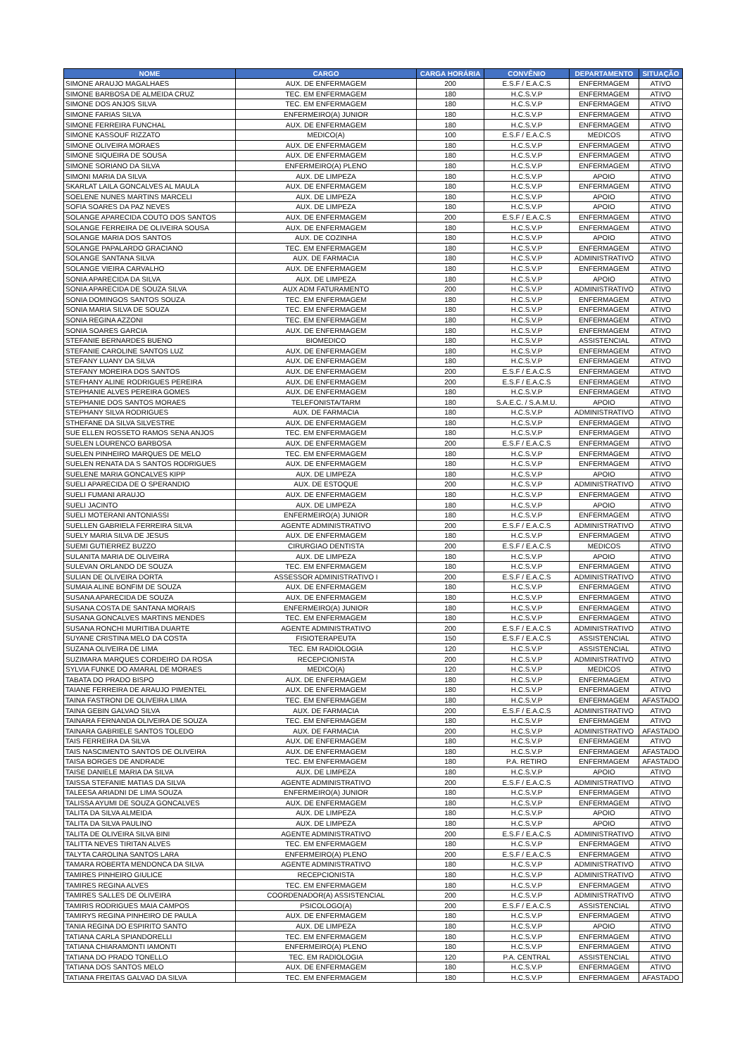| NOME | CARGO | CARGA HORÁRIA | CONVÊNIO | DEPARTAMENTO | SITUAÇÃO |
| --- | --- | --- | --- | --- | --- |
| SIMONE ARAUJO MAGALHAES | AUX. DE ENFERMAGEM | 200 | E.S.F / E.A.C.S | ENFERMAGEM | ATIVO |
| SIMONE BARBOSA DE ALMEIDA CRUZ | TEC. EM ENFERMAGEM | 180 | H.C.S.V.P | ENFERMAGEM | ATIVO |
| SIMONE DOS ANJOS SILVA | TEC. EM ENFERMAGEM | 180 | H.C.S.V.P | ENFERMAGEM | ATIVO |
| SIMONE FARIAS SILVA | ENFERMEIRO(A) JUNIOR | 180 | H.C.S.V.P | ENFERMAGEM | ATIVO |
| SIMONE FERREIRA FUNCHAL | AUX. DE ENFERMAGEM | 180 | H.C.S.V.P | ENFERMAGEM | ATIVO |
| SIMONE KASSOUF RIZZATO | MEDICO(A) | 100 | E.S.F / E.A.C.S | MEDICOS | ATIVO |
| SIMONE OLIVEIRA MORAES | AUX. DE ENFERMAGEM | 180 | H.C.S.V.P | ENFERMAGEM | ATIVO |
| SIMONE SIQUEIRA DE SOUSA | AUX. DE ENFERMAGEM | 180 | H.C.S.V.P | ENFERMAGEM | ATIVO |
| SIMONE SORIANO DA SILVA | ENFERMEIRO(A) PLENO | 180 | H.C.S.V.P | ENFERMAGEM | ATIVO |
| SIMONI MARIA DA SILVA | AUX. DE LIMPEZA | 180 | H.C.S.V.P | APOIO | ATIVO |
| SKARLAT LAILA GONCALVES AL MAULA | AUX. DE ENFERMAGEM | 180 | H.C.S.V.P | ENFERMAGEM | ATIVO |
| SOELENE NUNES MARTINS MARCELI | AUX. DE LIMPEZA | 180 | H.C.S.V.P | APOIO | ATIVO |
| SOFIA SOARES DA PAZ NEVES | AUX. DE LIMPEZA | 180 | H.C.S.V.P | APOIO | ATIVO |
| SOLANGE APARECIDA COUTO DOS SANTOS | AUX. DE ENFERMAGEM | 200 | E.S.F / E.A.C.S | ENFERMAGEM | ATIVO |
| SOLANGE FERREIRA DE OLIVEIRA SOUSA | AUX. DE ENFERMAGEM | 180 | H.C.S.V.P | ENFERMAGEM | ATIVO |
| SOLANGE MARIA DOS SANTOS | AUX. DE COZINHA | 180 | H.C.S.V.P | APOIO | ATIVO |
| SOLANGE PAPALARDO GRACIANO | TEC. EM ENFERMAGEM | 180 | H.C.S.V.P | ENFERMAGEM | ATIVO |
| SOLANGE SANTANA SILVA | AUX. DE FARMACIA | 180 | H.C.S.V.P | ADMINISTRATIVO | ATIVO |
| SOLANGE VIEIRA CARVALHO | AUX. DE ENFERMAGEM | 180 | H.C.S.V.P | ENFERMAGEM | ATIVO |
| SONIA APARECIDA DA SILVA | AUX. DE LIMPEZA | 180 | H.C.S.V.P | APOIO | ATIVO |
| SONIA APARECIDA DE SOUZA SILVA | AUX ADM FATURAMENTO | 200 | H.C.S.V.P | ADMINISTRATIVO | ATIVO |
| SONIA DOMINGOS SANTOS SOUZA | TEC. EM ENFERMAGEM | 180 | H.C.S.V.P | ENFERMAGEM | ATIVO |
| SONIA MARIA SILVA DE SOUZA | TEC. EM ENFERMAGEM | 180 | H.C.S.V.P | ENFERMAGEM | ATIVO |
| SONIA REGINA AZZONI | TEC. EM ENFERMAGEM | 180 | H.C.S.V.P | ENFERMAGEM | ATIVO |
| SONIA SOARES GARCIA | AUX. DE ENFERMAGEM | 180 | H.C.S.V.P | ENFERMAGEM | ATIVO |
| STEFANIE BERNARDES BUENO | BIOMEDICO | 180 | H.C.S.V.P | ASSISTENCIAL | ATIVO |
| STEFANIE CAROLINE SANTOS LUZ | AUX. DE ENFERMAGEM | 180 | H.C.S.V.P | ENFERMAGEM | ATIVO |
| STEFANY LUANY DA SILVA | AUX. DE ENFERMAGEM | 180 | H.C.S.V.P | ENFERMAGEM | ATIVO |
| STEFANY MOREIRA DOS SANTOS | AUX. DE ENFERMAGEM | 200 | E.S.F / E.A.C.S | ENFERMAGEM | ATIVO |
| STEFHANY ALINE RODRIGUES PEREIRA | AUX. DE ENFERMAGEM | 200 | E.S.F / E.A.C.S | ENFERMAGEM | ATIVO |
| STEPHANIE ALVES PEREIRA GOMES | AUX. DE ENFERMAGEM | 180 | H.C.S.V.P | ENFERMAGEM | ATIVO |
| STEPHANIE DOS SANTOS MORAES | TELEFONISTA/TARM | 180 | S.A.E.C. / S.A.M.U. | APOIO | ATIVO |
| STEPHANY SILVA RODRIGUES | AUX. DE FARMACIA | 180 | H.C.S.V.P | ADMINISTRATIVO | ATIVO |
| STHEFANE DA SILVA SILVESTRE | AUX. DE ENFERMAGEM | 180 | H.C.S.V.P | ENFERMAGEM | ATIVO |
| SUE ELLEN ROSSETO RAMOS SENA ANJOS | TEC. EM ENFERMAGEM | 180 | H.C.S.V.P | ENFERMAGEM | ATIVO |
| SUELEN LOURENCO BARBOSA | AUX. DE ENFERMAGEM | 200 | E.S.F / E.A.C.S | ENFERMAGEM | ATIVO |
| SUELEN PINHEIRO MARQUES DE MELO | TEC. EM ENFERMAGEM | 180 | H.C.S.V.P | ENFERMAGEM | ATIVO |
| SUELEN RENATA DA S SANTOS RODRIGUES | AUX. DE ENFERMAGEM | 180 | H.C.S.V.P | ENFERMAGEM | ATIVO |
| SUELENE MARIA GONCALVES KIPP | AUX. DE LIMPEZA | 180 | H.C.S.V.P | APOIO | ATIVO |
| SUELI APARECIDA DE O SPERANDIO | AUX. DE ESTOQUE | 200 | H.C.S.V.P | ADMINISTRATIVO | ATIVO |
| SUELI FUMANI ARAUJO | AUX. DE ENFERMAGEM | 180 | H.C.S.V.P | ENFERMAGEM | ATIVO |
| SUELI JACINTO | AUX. DE LIMPEZA | 180 | H.C.S.V.P | APOIO | ATIVO |
| SUELI MOTERANI ANTONIASSI | ENFERMEIRO(A) JUNIOR | 180 | H.C.S.V.P | ENFERMAGEM | ATIVO |
| SUELLEN GABRIELA FERREIRA SILVA | AGENTE ADMINISTRATIVO | 200 | E.S.F / E.A.C.S | ADMINISTRATIVO | ATIVO |
| SUELY MARIA SILVA DE JESUS | AUX. DE ENFERMAGEM | 180 | H.C.S.V.P | ENFERMAGEM | ATIVO |
| SUEMI GUTIERREZ BUZZO | CIRURGIAO DENTISTA | 200 | E.S.F / E.A.C.S | MEDICOS | ATIVO |
| SULANITA MARIA DE OLIVEIRA | AUX. DE LIMPEZA | 180 | H.C.S.V.P | APOIO | ATIVO |
| SULEVAN ORLANDO DE SOUZA | TEC. EM ENFERMAGEM | 180 | H.C.S.V.P | ENFERMAGEM | ATIVO |
| SULIAN DE OLIVEIRA DORTA | ASSESSOR ADMINISTRATIVO I | 200 | E.S.F / E.A.C.S | ADMINISTRATIVO | ATIVO |
| SUMAIA ALINE BONFIM DE SOUZA | AUX. DE ENFERMAGEM | 180 | H.C.S.V.P | ENFERMAGEM | ATIVO |
| SUSANA APARECIDA DE SOUZA | AUX. DE ENFERMAGEM | 180 | H.C.S.V.P | ENFERMAGEM | ATIVO |
| SUSANA COSTA DE SANTANA MORAIS | ENFERMEIRO(A) JUNIOR | 180 | H.C.S.V.P | ENFERMAGEM | ATIVO |
| SUSANA GONCALVES MARTINS MENDES | TEC. EM ENFERMAGEM | 180 | H.C.S.V.P | ENFERMAGEM | ATIVO |
| SUSANA RONCHI MURITIBA DUARTE | AGENTE ADMINISTRATIVO | 200 | E.S.F / E.A.C.S | ADMINISTRATIVO | ATIVO |
| SUYANE CRISTINA MELO DA COSTA | FISIOTERAPEUTA | 150 | E.S.F / E.A.C.S | ASSISTENCIAL | ATIVO |
| SUZANA OLIVEIRA DE LIMA | TEC. EM RADIOLOGIA | 120 | H.C.S.V.P | ASSISTENCIAL | ATIVO |
| SUZIMARA MARQUES CORDEIRO DA ROSA | RECEPCIONISTA | 200 | H.C.S.V.P | ADMINISTRATIVO | ATIVO |
| SYLVIA FUNKE DO AMARAL DE MORAES | MEDICO(A) | 120 | H.C.S.V.P | MEDICOS | ATIVO |
| TABATA DO PRADO BISPO | AUX. DE ENFERMAGEM | 180 | H.C.S.V.P | ENFERMAGEM | ATIVO |
| TAIANE FERREIRA DE ARAUJO PIMENTEL | AUX. DE ENFERMAGEM | 180 | H.C.S.V.P | ENFERMAGEM | ATIVO |
| TAINA FASTRONI DE OLIVEIRA LIMA | TEC. EM ENFERMAGEM | 180 | H.C.S.V.P | ENFERMAGEM | AFASTADO |
| TAINA GEBIN GALVAO SILVA | AUX. DE FARMACIA | 200 | E.S.F / E.A.C.S | ADMINISTRATIVO | ATIVO |
| TAINARA FERNANDA OLIVEIRA DE SOUZA | TEC. EM ENFERMAGEM | 180 | H.C.S.V.P | ENFERMAGEM | ATIVO |
| TAINARA GABRIELE SANTOS TOLEDO | AUX. DE FARMACIA | 200 | H.C.S.V.P | ADMINISTRATIVO | AFASTADO |
| TAIS FERREIRA DA SILVA | AUX. DE ENFERMAGEM | 180 | H.C.S.V.P | ENFERMAGEM | ATIVO |
| TAIS NASCIMENTO SANTOS DE OLIVEIRA | AUX. DE ENFERMAGEM | 180 | H.C.S.V.P | ENFERMAGEM | AFASTADO |
| TAISA BORGES DE ANDRADE | TEC. EM ENFERMAGEM | 180 | P.A. RETIRO | ENFERMAGEM | AFASTADO |
| TAISE DANIELE MARIA DA SILVA | AUX. DE LIMPEZA | 180 | H.C.S.V.P | APOIO | ATIVO |
| TAISSA STEFANIE MATIAS DA SILVA | AGENTE ADMINISTRATIVO | 200 | E.S.F / E.A.C.S | ADMINISTRATIVO | ATIVO |
| TALEESA ARIADNI DE LIMA SOUZA | ENFERMEIRO(A) JUNIOR | 180 | H.C.S.V.P | ENFERMAGEM | ATIVO |
| TALISSA AYUMI DE SOUZA GONCALVES | AUX. DE ENFERMAGEM | 180 | H.C.S.V.P | ENFERMAGEM | ATIVO |
| TALITA DA SILVA ALMEIDA | AUX. DE LIMPEZA | 180 | H.C.S.V.P | APOIO | ATIVO |
| TALITA DA SILVA PAULINO | AUX. DE LIMPEZA | 180 | H.C.S.V.P | APOIO | ATIVO |
| TALITA DE OLIVEIRA SILVA BINI | AGENTE ADMINISTRATIVO | 200 | E.S.F / E.A.C.S | ADMINISTRATIVO | ATIVO |
| TALITTA NEVES TIRITAN ALVES | TEC. EM ENFERMAGEM | 180 | H.C.S.V.P | ENFERMAGEM | ATIVO |
| TALYTA CAROLINA SANTOS LARA | ENFERMEIRO(A) PLENO | 200 | E.S.F / E.A.C.S | ENFERMAGEM | ATIVO |
| TAMARA ROBERTA MENDONCA DA SILVA | AGENTE ADMINISTRATIVO | 180 | H.C.S.V.P | ADMINISTRATIVO | ATIVO |
| TAMIRES PINHEIRO GIULICE | RECEPCIONISTA | 180 | H.C.S.V.P | ADMINISTRATIVO | ATIVO |
| TAMIRES REGINA ALVES | TEC. EM ENFERMAGEM | 180 | H.C.S.V.P | ENFERMAGEM | ATIVO |
| TAMIRES SALLES DE OLIVEIRA | COORDENADOR(A) ASSISTENCIAL | 200 | H.C.S.V.P | ADMINISTRATIVO | ATIVO |
| TAMIRIS RODRIGUES MAIA CAMPOS | PSICOLOGO(A) | 200 | E.S.F / E.A.C.S | ASSISTENCIAL | ATIVO |
| TAMIRYS REGINA PINHEIRO DE PAULA | AUX. DE ENFERMAGEM | 180 | H.C.S.V.P | ENFERMAGEM | ATIVO |
| TANIA REGINA DO ESPIRITO SANTO | AUX. DE LIMPEZA | 180 | H.C.S.V.P | APOIO | ATIVO |
| TATIANA CARLA SPIANDORELLI | TEC. EM ENFERMAGEM | 180 | H.C.S.V.P | ENFERMAGEM | ATIVO |
| TATIANA CHIARAMONTI IAMONTI | ENFERMEIRO(A) PLENO | 180 | H.C.S.V.P | ENFERMAGEM | ATIVO |
| TATIANA DO PRADO TONELLO | TEC. EM RADIOLOGIA | 120 | P.A. CENTRAL | ASSISTENCIAL | ATIVO |
| TATIANA DOS SANTOS MELO | AUX. DE ENFERMAGEM | 180 | H.C.S.V.P | ENFERMAGEM | ATIVO |
| TATIANA FREITAS GALVAO DA SILVA | TEC. EM ENFERMAGEM | 180 | H.C.S.V.P | ENFERMAGEM | AFASTADO |